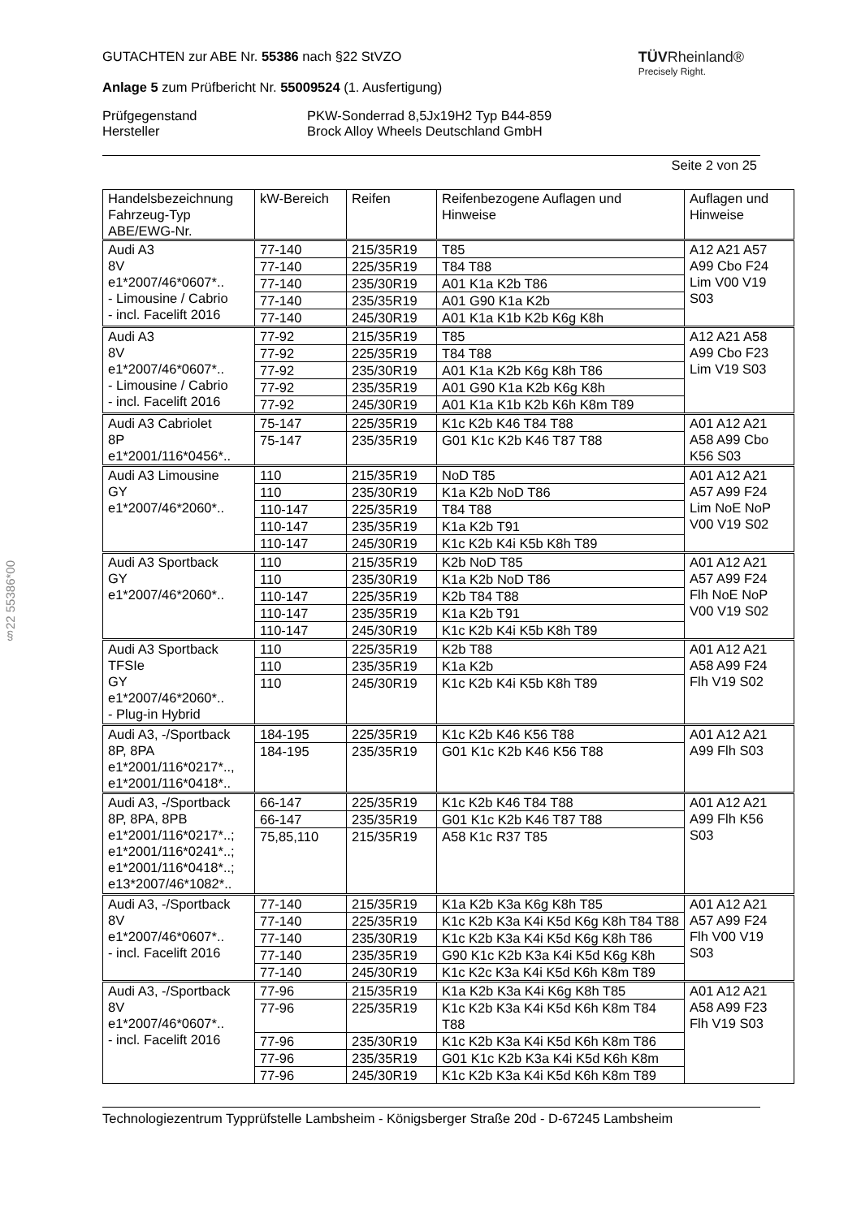§22 55386*00
GUTACHTEN zur ABE Nr. 55386 nach §22 StVZO
Anlage 5 zum Prüfbericht Nr. 55009524 (1. Ausfertigung)
TÜVRheinland®
Precisely Right.
Prüfgegenstand
Hersteller
PKW-Sonderrad 8,5Jx19H2 Typ B44-859
Brock Alloy Wheels Deutschland GmbH
Seite 2 von 25
| Handelsbezeichnung Fahrzeug-Typ ABE/EWG-Nr. | kW-Bereich | Reifen | Reifenbezogene Auflagen und Hinweise | Auflagen und Hinweise |
| Audi A3 8V e1*2007/46*0607*.. - Limousine / Cabrio - incl. Facelift 2016 | 77-140 | 215/35R19 | T85 | A12 A21 A57 A99 Cbo F24 Lim V00 V19 S03 |
| | 77-140 | 225/35R19 | T84 T88 | |
| | 77-140 | 235/30R19 | A01 K1a K2b T86 | |
| | 77-140 | 235/35R19 | A01 G90 K1a K2b | |
| | 77-140 | 245/30R19 | A01 K1a K1b K2b K6g K8h | |
| Audi A3 8V e1*2007/46*0607*.. - Limousine / Cabrio - incl. Facelift 2016 | 77-92 | 215/35R19 | T85 | A12 A21 A58 A99 Cbo F23 Lim V19 S03 |
| | 77-92 | 225/35R19 | T84 T88 | |
| | 77-92 | 235/30R19 | A01 K1a K2b K6g K8h T86 | |
| | 77-92 | 235/35R19 | A01 G90 K1a K2b K6g K8h | |
| | 77-92 | 245/30R19 | A01 K1a K1b K2b K6h K8m T89 | |
| Audi A3 Cabriolet 8P e1*2001/116*0456*.. | 75-147 | 225/35R19 | K1c K2b K46 T84 T88 | A01 A12 A21 A58 A99 Cbo K56 S03 |
| | 75-147 | 235/35R19 | G01 K1c K2b K46 T87 T88 | |
| Audi A3 Limousine GY e1*2007/46*2060*.. | 110 | 215/35R19 | NoD T85 | A01 A12 A21 A57 A99 F24 Lim NoE NoP V00 V19 S02 |
| | 110 | 235/30R19 | K1a K2b NoD T86 | |
| | 110-147 | 225/35R19 | T84 T88 | |
| | 110-147 | 235/35R19 | K1a K2b T91 | |
| | 110-147 | 245/30R19 | K1c K2b K4i K5b K8h T89 | |
| Audi A3 Sportback GY e1*2007/46*2060*.. | 110 | 215/35R19 | K2b NoD T85 | A01 A12 A21 A57 A99 F24 Flh NoE NoP V00 V19 S02 |
| | 110 | 235/30R19 | K1a K2b NoD T86 | |
| | 110-147 | 225/35R19 | K2b T84 T88 | |
| | 110-147 | 235/35R19 | K1a K2b T91 | |
| | 110-147 | 245/30R19 | K1c K2b K4i K5b K8h T89 | |
| Audi A3 Sportback TFSIe GY e1*2007/46*2060*.. - Plug-in Hybrid | 110 | 225/35R19 | K2b T88 | A01 A12 A21 A58 A99 F24 Flh V19 S02 |
| | 110 | 235/35R19 | K1a K2b | |
| | 110 | 245/30R19 | K1c K2b K4i K5b K8h T89 | |
| Audi A3, -/Sportback 8P, 8PA e1*2001/116*0217*.., e1*2001/116*0418*.. | 184-195 | 225/35R19 | K1c K2b K46 K56 T88 | A01 A12 A21 A99 Flh S03 |
| | 184-195 | 235/35R19 | G01 K1c K2b K46 K56 T88 | |
| Audi A3, -/Sportback 8P, 8PA, 8PB e1*2001/116*0217*..; e1*2001/116*0241*..; e1*2001/116*0418*..; e13*2007/46*1082*.. | 66-147 | 225/35R19 | K1c K2b K46 T84 T88 | A01 A12 A21 A99 Flh K56 S03 |
| | 66-147 | 235/35R19 | G01 K1c K2b K46 T87 T88 | |
| | 75,85,110 | 215/35R19 | A58 K1c R37 T85 | |
| Audi A3, -/Sportback 8V e1*2007/46*0607*.. - incl. Facelift 2016 | 77-140 | 215/35R19 | K1a K2b K3a K6g K8h T85 | A01 A12 A21 A57 A99 F24 Flh V00 V19 S03 |
| | 77-140 | 225/35R19 | K1c K2b K3a K4i K5d K6g K8h T84 T88 | |
| | 77-140 | 235/30R19 | K1c K2b K3a K4i K5d K6g K8h T86 | |
| | 77-140 | 235/35R19 | G90 K1c K2b K3a K4i K5d K6g K8h | |
| | 77-140 | 245/30R19 | K1c K2c K3a K4i K5d K6h K8m T89 | |
| Audi A3, -/Sportback 8V e1*2007/46*0607*.. - incl. Facelift 2016 | 77-96 | 215/35R19 | K1a K2b K3a K4i K6g K8h T85 | A01 A12 A21 A58 A99 F23 Flh V19 S03 |
| | 77-96 | 225/35R19 | K1c K2b K3a K4i K5d K6h K8m T84 T88 | |
| | 77-96 | 235/30R19 | K1c K2b K3a K4i K5d K6h K8m T86 | |
| | 77-96 | 235/35R19 | G01 K1c K2b K3a K4i K5d K6h K8m | |
| | 77-96 | 245/30R19 | K1c K2b K3a K4i K5d K6h K8m T89 | |
Technologiezentrum Typprüfstelle Lambsheim - Königsberger Straße 20d - D-67245 Lambsheim